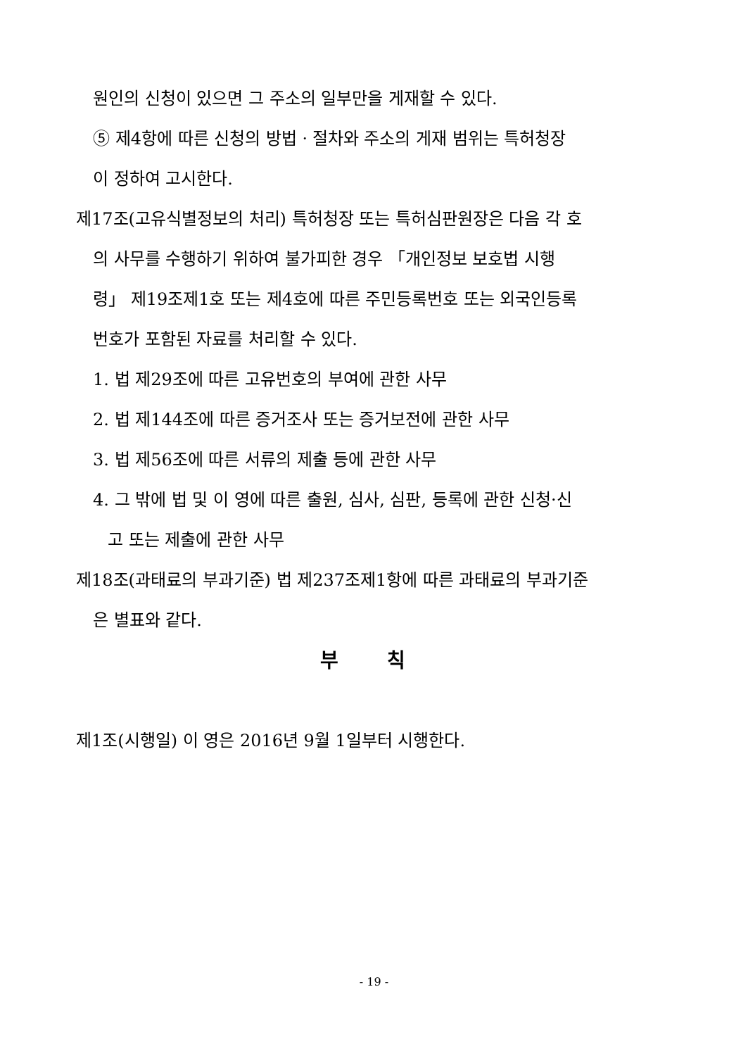원인의 신청이 있으면 그 주소의 일부만을 게재할 수 있다.
⑤ 제4항에 따른 신청의 방법ㆍ절차와 주소의 게재 범위는 특허청장
이 정하여 고시한다.
제17조(고유식별정보의 처리) 특허청장 또는 특허심판원장은 다음 각 호
의 사무를 수행하기 위하여 불가피한 경우 「개인정보 보호법 시행
령」 제19조제1호 또는 제4호에 따른 주민등록번호 또는 외국인등록
번호가 포함된 자료를 처리할 수 있다.
1. 법 제29조에 따른 고유번호의 부여에 관한 사무
2. 법 제144조에 따른 증거조사 또는 증거보전에 관한 사무
3. 법 제56조에 따른 서류의 제출 등에 관한 사무
4. 그 밖에 법 및 이 영에 따른 출원, 심사, 심판, 등록에 관한 신청·신
고 또는 제출에 관한 사무
제18조(과태료의 부과기준) 법 제237조제1항에 따른 과태료의 부과기준
은 별표와 같다.
부 칙
제1조(시행일) 이 영은 2016년 9월 1일부터 시행한다.
- 19 -